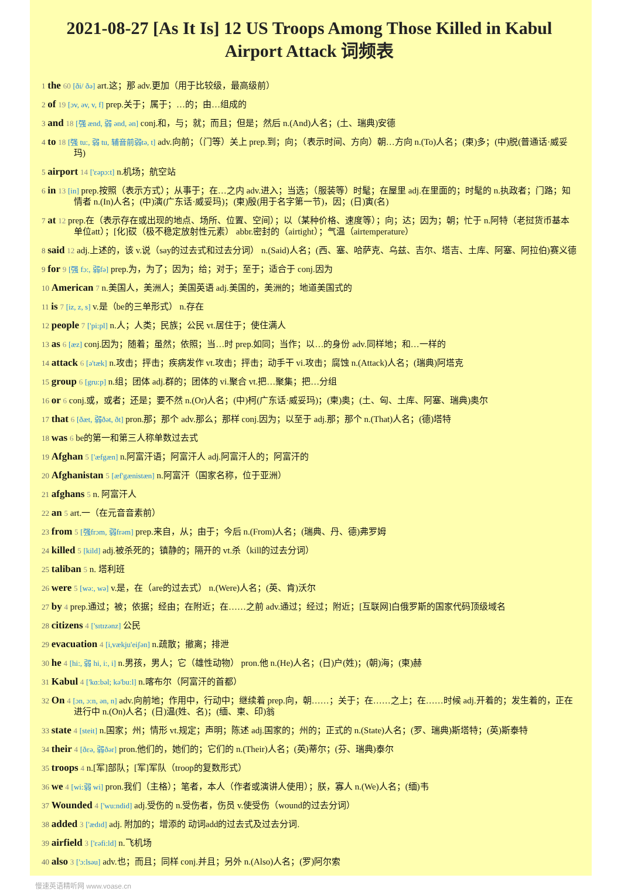2021-08-27 [As It Is] 12 US Troops Among Those Killed in Kabul Airport Attack 词频表
1 the 60 [ði/ ðə] art.这；那 adv.更加（用于比较级，最高级前）
2 of 19 [ɔv, əv, v, f] prep.关于；属于；…的；由…组成的
3 and 18 [强 ænd, 弱 ənd, ən] conj.和，与；就；而且；但是；然后 n.(And)人名；(土、瑞典)安德
4 to 18 [强 tu:, 弱 tu, 辅音前弱tə, t] adv.向前；（门等）关上 prep.到；向；（表示时间、方向）朝…方向 n.(To)人名；(柬)多；(中)脱(普通话·威妥玛)
5 airport 14 ['εəpɔ:t] n.机场；航空站
6 in 13 [in] prep.按照（表示方式）；从事于；在…之内 adv.进入；当选；（服装等）时髦；在屋里 adj.在里面的；时髦的 n.执政者；门路；知情者 n.(In)人名；(中)演(广东话·威妥玛)；(柬)殷(用于名字第一节)，因；(日)寅(名)
7 at 12 prep.在（表示存在或出现的地点、场所、位置、空间）；以（某种价格、速度等）；向；达；因为；朝；忙于 n.阿特（老挝货币基本单位att）；[化]砹（极不稳定放射性元素） abbr.密封的（airtight）；气温（airtemperature）
8 said 12 adj.上述的，该 v.说（say的过去式和过去分词） n.(Said)人名；(西、塞、哈萨克、乌兹、吉尔、塔吉、土库、阿塞、阿拉伯)赛义德
9 for 9 [强 fɔ:, 弱fə] prep.为，为了；因为；给；对于；至于；适合于 conj.因为
10 American 7 n.美国人，美洲人；美国英语 adj.美国的，美洲的；地道美国式的
11 is 7 [iz, z, s] v.是（be的三单形式） n.存在
12 people 7 ['pi:pl] n.人；人类；民族；公民 vt.居住于；使住满人
13 as 6 [æz] conj.因为；随着；虽然；依照；当…时 prep.如同；当作；以…的身份 adv.同样地；和…一样的
14 attack 6 [ə'tæk] n.攻击；抨击；疾病发作 vt.攻击；抨击；动手干 vi.攻击；腐蚀 n.(Attack)人名；(瑞典)阿塔克
15 group 6 [gru:p] n.组；团体 adj.群的；团体的 vi.聚合 vt.把…聚集；把…分组
16 or 6 conj.或，或者；还是；要不然 n.(Or)人名；(中)柯(广东话·威妥玛)；(柬)奥；(土、匈、土库、阿塞、瑞典)奥尔
17 that 6 [ðæt, 弱ðət, ðt] pron.那；那个 adv.那么；那样 conj.因为；以至于 adj.那；那个 n.(That)人名；(德)塔特
18 was 6 be的第一和第三人称单数过去式
19 Afghan 5 ['æfgæn] n.阿富汗语；阿富汗人 adj.阿富汗人的；阿富汗的
20 Afghanistan 5 [æf'gænistæn] n.阿富汗（国家名称，位于亚洲）
21 afghans 5 n. 阿富汗人
22 an 5 art.一（在元音音素前）
23 from 5 [强frɔm, 弱frəm] prep.来自，从；由于；今后 n.(From)人名；(瑞典、丹、德)弗罗姆
24 killed 5 [kild] adj.被杀死的；镇静的；隔开的 vt.杀（kill的过去分词）
25 taliban 5 n. 塔利班
26 were 5 [wə:, wə] v.是，在（are的过去式） n.(Were)人名；(英、肯)沃尔
27 by 4 prep.通过；被；依据；经由；在附近；在……之前 adv.通过；经过；附近；[互联网]白俄罗斯的国家代码顶级域名
28 citizens 4 ['sɪtɪzənz] 公民
29 evacuation 4 [i,vækju'eiʃən] n.疏散；撤离；排泄
30 he 4 [hi:, 弱 hi, i:, i] n.男孩，男人；它（雄性动物） pron.他 n.(He)人名；(日)户(姓)；(朝)海；(柬)赫
31 Kabul 4 ['kɑ:bəl; kə'bu:l] n.喀布尔（阿富汗的首都）
32 On 4 [ɔn, ɔ:n, ən, n] adv.向前地；作用中，行动中；继续着 prep.向，朝……；关于；在……之上；在……时候 adj.开着的；发生着的，正在进行中 n.(On)人名；(日)温(姓、名)；(缅、柬、印)翁
33 state 4 [steit] n.国家；州；情形 vt.规定；声明；陈述 adj.国家的；州的；正式的 n.(State)人名；(罗、瑞典)斯塔特；(英)斯泰特
34 their 4 [ðεə, 弱ðər] pron.他们的，她们的；它们的 n.(Their)人名；(英)蒂尔；(芬、瑞典)泰尔
35 troops 4 n.[军]部队；[军]军队（troop的复数形式）
36 we 4 [wi:弱 wi] pron.我们（主格）；笔者，本人（作者或演讲人使用）；朕，寡人 n.(We)人名；(缅)韦
37 Wounded 4 ['wu:ndid] adj.受伤的 n.受伤者，伤员 v.使受伤（wound的过去分词）
38 added 3 ['ædɪd] adj. 附加的；增添的 动词add的过去式及过去分词.
39 airfield 3 ['εəfi:ld] n.飞机场
40 also 3 ['ɔ:lsəu] adv.也；而且；同样 conj.并且；另外 n.(Also)人名；(罗)阿尔索
慢速英语精听网 www.voase.cn